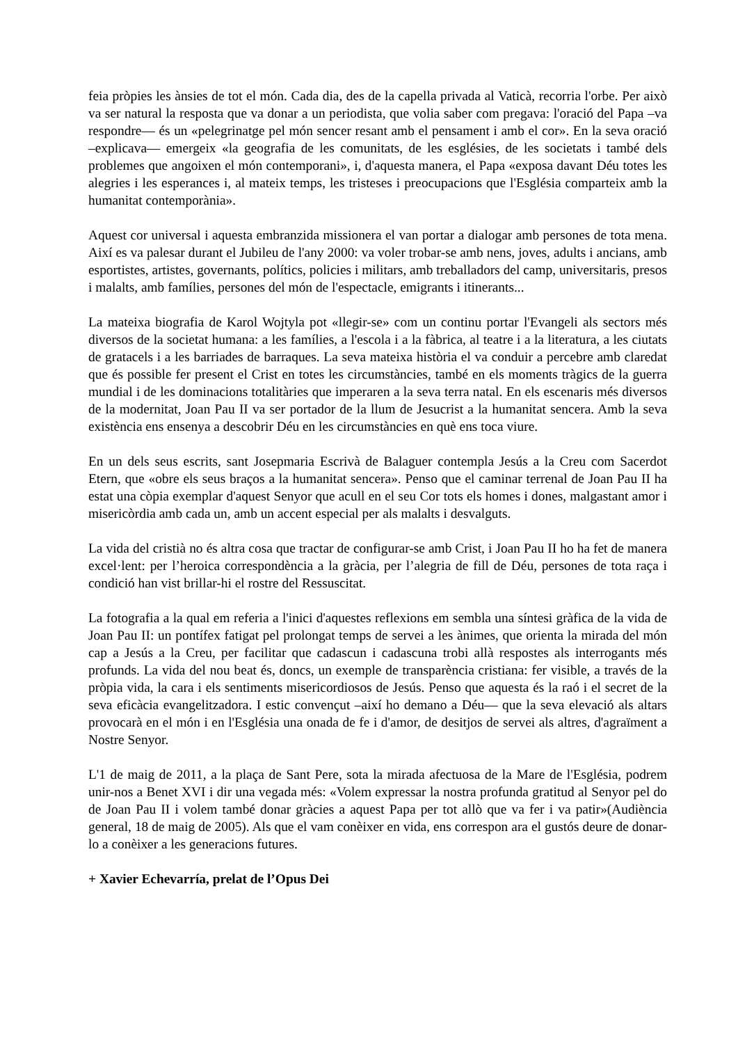feia pròpies les ànsies de tot el món. Cada dia, des de la capella privada al Vaticà, recorria l'orbe. Per això va ser natural la resposta que va donar a un periodista, que volia saber com pregava: l'oració del Papa –va respondre— és un «pelegrinatge pel món sencer resant amb el pensament i amb el cor». En la seva oració –explicava— emergeix «la geografia de les comunitats, de les esglésies, de les societats i també dels problemes que angoixen el món contemporani», i, d'aquesta manera, el Papa «exposa davant Déu totes les alegries i les esperances i, al mateix temps, les tristeses i preocupacions que l'Església comparteix amb la humanitat contemporània».
Aquest cor universal i aquesta embranzida missionera el van portar a dialogar amb persones de tota mena. Així es va palesar durant el Jubileu de l'any 2000: va voler trobar-se amb nens, joves, adults i ancians, amb esportistes, artistes, governants, polítics, policies i militars, amb treballadors del camp, universitaris, presos i malalts, amb famílies, persones del món de l'espectacle, emigrants i itinerants...
La mateixa biografia de Karol Wojtyla pot «llegir-se» com un continu portar l'Evangeli als sectors més diversos de la societat humana: a les famílies, a l'escola i a la fàbrica, al teatre i a la literatura, a les ciutats de gratacels i a les barriades de barraques. La seva mateixa història el va conduir a percebre amb claredat que és possible fer present el Crist en totes les circumstàncies, també en els moments tràgics de la guerra mundial i de les dominacions totalitàries que imperaren a la seva terra natal. En els escenaris més diversos de la modernitat, Joan Pau II va ser portador de la llum de Jesucrist a la humanitat sencera. Amb la seva existència ens ensenya a descobrir Déu en les circumstàncies en què ens toca viure.
En un dels seus escrits, sant Josepmaria Escrivà de Balaguer contempla Jesús a la Creu com Sacerdot Etern, que «obre els seus braços a la humanitat sencera». Penso que el caminar terrenal de Joan Pau II ha estat una còpia exemplar d'aquest Senyor que acull en el seu Cor tots els homes i dones, malgastant amor i misericòrdia amb cada un, amb un accent especial per als malalts i desvalguts.
La vida del cristià no és altra cosa que tractar de configurar-se amb Crist, i Joan Pau II ho ha fet de manera excel·lent: per l’heroica correspondència a la gràcia, per l’alegria de fill de Déu, persones de tota raça i condició han vist brillar-hi el rostre del Ressuscitat.
La fotografia a la qual em referia a l'inici d'aquestes reflexions em sembla una síntesi gràfica de la vida de Joan Pau II: un pontífex fatigat pel prolongat temps de servei a les ànimes, que orienta la mirada del món cap a Jesús a la Creu, per facilitar que cadascun i cadascuna trobi allà respostes als interrogants més profunds. La vida del nou beat és, doncs, un exemple de transparència cristiana: fer visible, a través de la pròpia vida, la cara i els sentiments misericordiosos de Jesús. Penso que aquesta és la raó i el secret de la seva eficàcia evangelitzadora. I estic convençut –així ho demano a Déu— que la seva elevació als altars provocarà en el món i en l'Església una onada de fe i d'amor, de desitjos de servei als altres, d'agraïment a Nostre Senyor.
L'1 de maig de 2011, a la plaça de Sant Pere, sota la mirada afectuosa de la Mare de l'Església, podrem unir-nos a Benet XVI i dir una vegada més: «Volem expressar la nostra profunda gratitud al Senyor pel do de Joan Pau II i volem també donar gràcies a aquest Papa per tot allò que va fer i va patir»(Audiència general, 18 de maig de 2005). Als que el vam conèixer en vida, ens correspon ara el gustós deure de donar-lo a conèixer a les generacions futures.
+ Xavier Echevarría, prelat de l’Opus Dei